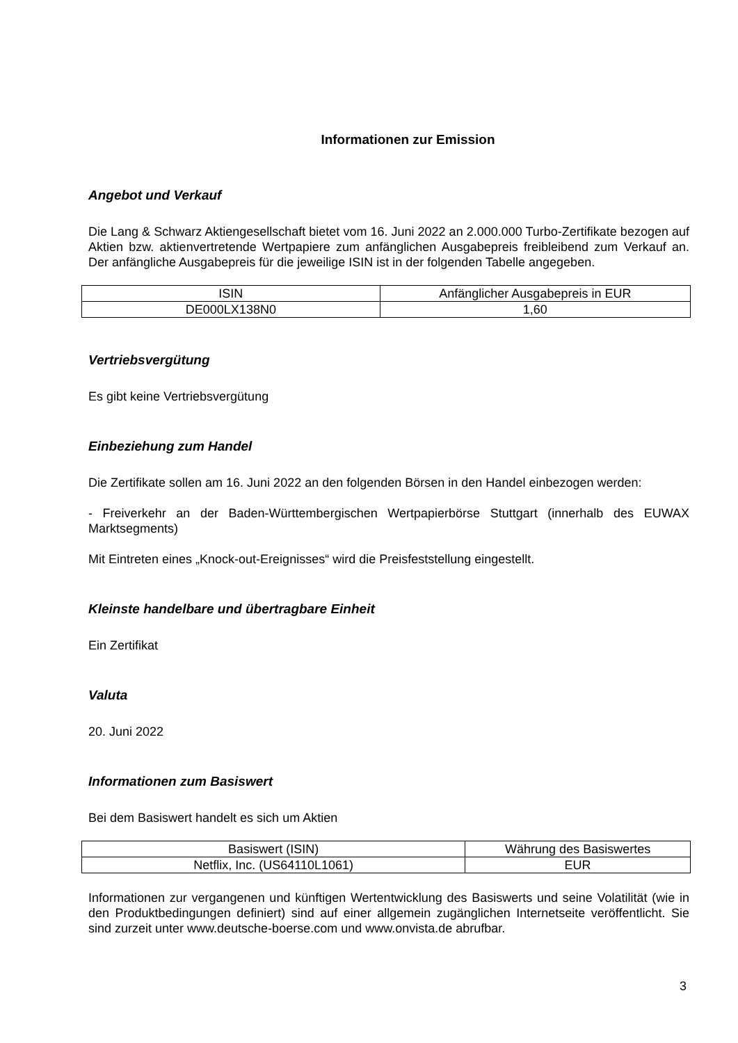Informationen zur Emission
Angebot und Verkauf
Die Lang & Schwarz Aktiengesellschaft bietet vom 16. Juni 2022 an 2.000.000 Turbo-Zertifikate bezogen auf Aktien bzw. aktienvertretende Wertpapiere zum anfänglichen Ausgabepreis freibleibend zum Verkauf an. Der anfängliche Ausgabepreis für die jeweilige ISIN ist in der folgenden Tabelle angegeben.
| ISIN | Anfänglicher Ausgabepreis in EUR |
| DE000LX138N0 | 1,60 |
Vertriebsvergütung
Es gibt keine Vertriebsvergütung
Einbeziehung zum Handel
Die Zertifikate sollen am 16. Juni 2022 an den folgenden Börsen in den Handel einbezogen werden:
- Freiverkehr an der Baden-Württembergischen Wertpapierbörse Stuttgart (innerhalb des EUWAX Marktsegments)
Mit Eintreten eines „Knock-out-Ereignisses“ wird die Preisfeststellung eingestellt.
Kleinste handelbare und übertragbare Einheit
Ein Zertifikat
Valuta
20. Juni 2022
Informationen zum Basiswert
Bei dem Basiswert handelt es sich um Aktien
| Basiswert (ISIN) | Währung des Basiswertes |
| Netflix, Inc. (US64110L1061) | EUR |
Informationen zur vergangenen und künftigen Wertentwicklung des Basiswerts und seine Volatilität (wie in den Produktbedingungen definiert) sind auf einer allgemein zugänglichen Internetseite veröffentlicht. Sie sind zurzeit unter www.deutsche-boerse.com und www.onvista.de abrufbar.
3